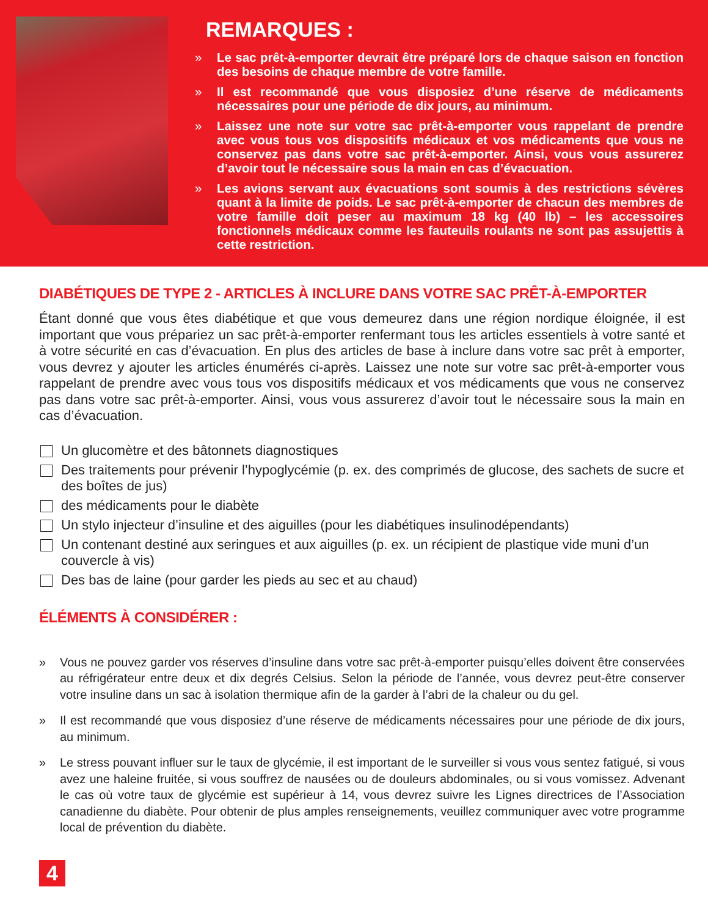REMARQUES :
» Le sac prêt-à-emporter devrait être préparé lors de chaque saison en fonction des besoins de chaque membre de votre famille.
» Il est recommandé que vous disposiez d’une réserve de médicaments nécessaires pour une période de dix jours, au minimum.
» Laissez une note sur votre sac prêt-à-emporter vous rappelant de prendre avec vous tous vos dispositifs médicaux et vos médicaments que vous ne conservez pas dans votre sac prêt-à-emporter. Ainsi, vous vous assurerez d’avoir tout le nécessaire sous la main en cas d’évacuation.
» Les avions servant aux évacuations sont soumis à des restrictions sévères quant à la limite de poids. Le sac prêt-à-emporter de chacun des membres de votre famille doit peser au maximum 18 kg (40 lb) – les accessoires fonctionnels médicaux comme les fauteuils roulants ne sont pas assujettis à cette restriction.
DIABÉTIQUES DE TYPE 2 - ARTICLES À INCLURE DANS VOTRE SAC PRÊT-À-EMPORTER
Étant donné que vous êtes diabétique et que vous demeurez dans une région nordique éloignée, il est important que vous prépariez un sac prêt-à-emporter renfermant tous les articles essentiels à votre santé et à votre sécurité en cas d’évacuation. En plus des articles de base à inclure dans votre sac prêt à emporter, vous devrez y ajouter les articles énumérés ci-après. Laissez une note sur votre sac prêt-à-emporter vous rappelant de prendre avec vous tous vos dispositifs médicaux et vos médicaments que vous ne conservez pas dans votre sac prêt-à-emporter. Ainsi, vous vous assurerez d’avoir tout le nécessaire sous la main en cas d’évacuation.
Un glucomètre et des bâtonnets diagnostiques
Des traitements pour prévenir l’hypoglycémie (p. ex. des comprimés de glucose, des sachets de sucre et des boîtes de jus)
des médicaments pour le diabète
Un stylo injecteur d’insuline et des aiguilles (pour les diabétiques insulinodépendants)
Un contenant destiné aux seringues et aux aiguilles (p. ex. un récipient de plastique vide muni d’un couvercle à vis)
Des bas de laine (pour garder les pieds au sec et au chaud)
ÉLÉMENTS À CONSIDÉRER :
» Vous ne pouvez garder vos réserves d’insuline dans votre sac prêt-à-emporter puisqu’elles doivent être conservées au réfrigérateur entre deux et dix degrés Celsius. Selon la période de l’année, vous devrez peut-être conserver votre insuline dans un sac à isolation thermique afin de la garder à l’abri de la chaleur ou du gel.
» Il est recommandé que vous disposiez d’une réserve de médicaments nécessaires pour une période de dix jours, au minimum.
» Le stress pouvant influer sur le taux de glycémie, il est important de le surveiller si vous vous sentez fatigué, si vous avez une haleine fruitée, si vous souffrez de nausées ou de douleurs abdominales, ou si vous vomissez. Advenant le cas où votre taux de glycémie est supérieur à 14, vous devrez suivre les Lignes directrices de l’Association canadienne du diabète. Pour obtenir de plus amples renseignements, veuillez communiquer avec votre programme local de prévention du diabète.
4